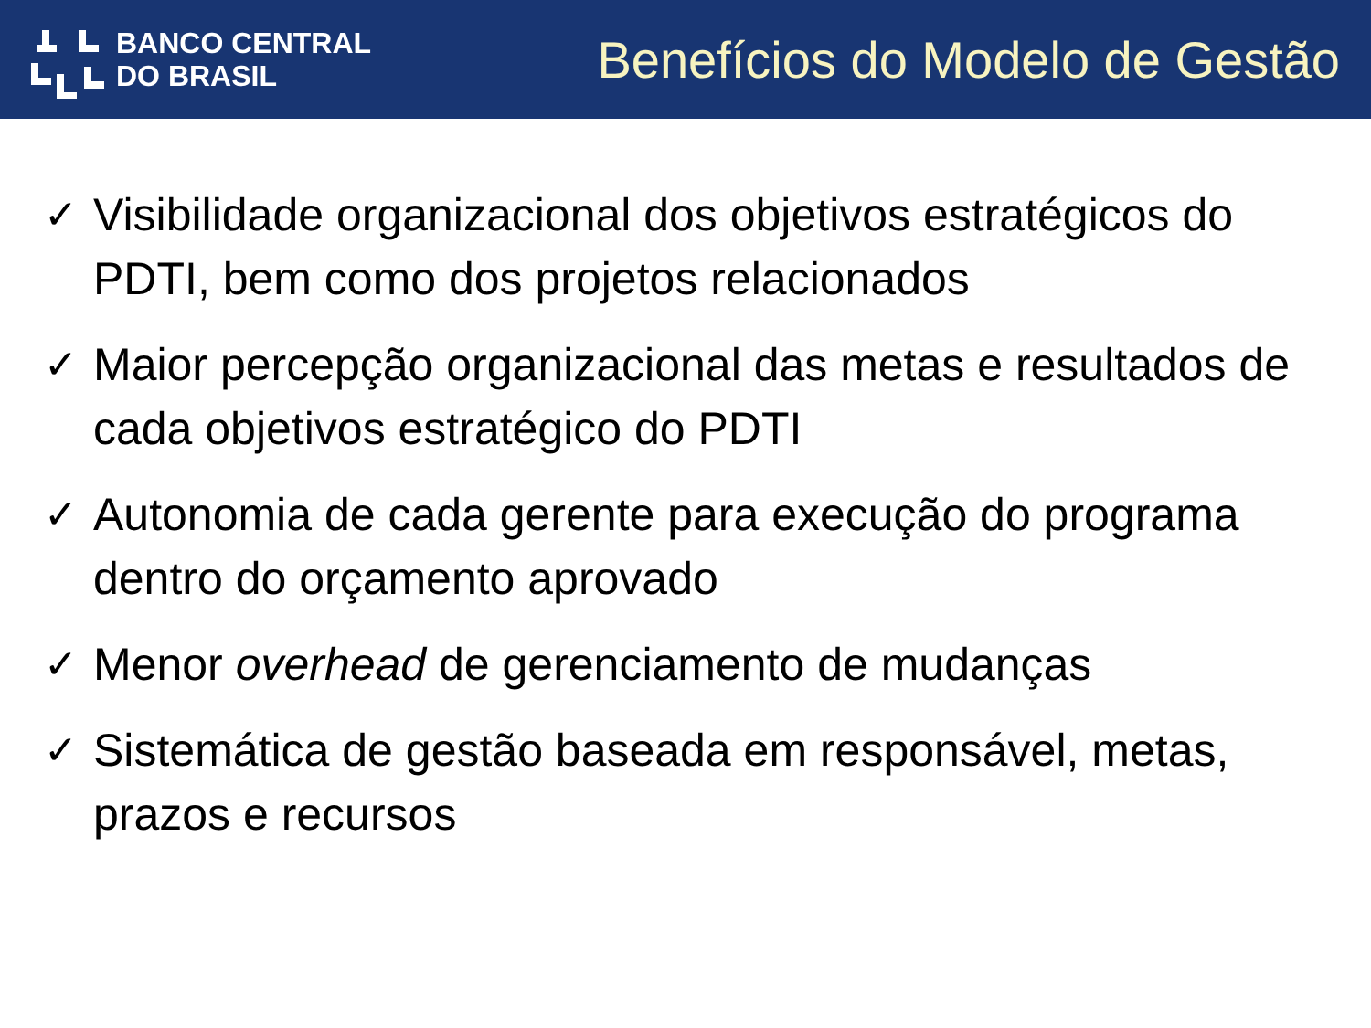BANCO CENTRAL
DO BRASIL
Benefícios do Modelo de Gestão
✓ Visibilidade organizacional dos objetivos estratégicos do PDTI, bem como dos projetos relacionados
✓ Maior percepção organizacional das metas e resultados de cada objetivos estratégico do PDTI
✓ Autonomia de cada gerente para execução do programa dentro do orçamento aprovado
✓ Menor overhead de gerenciamento de mudanças
✓ Sistemática de gestão baseada em responsável, metas, prazos e recursos